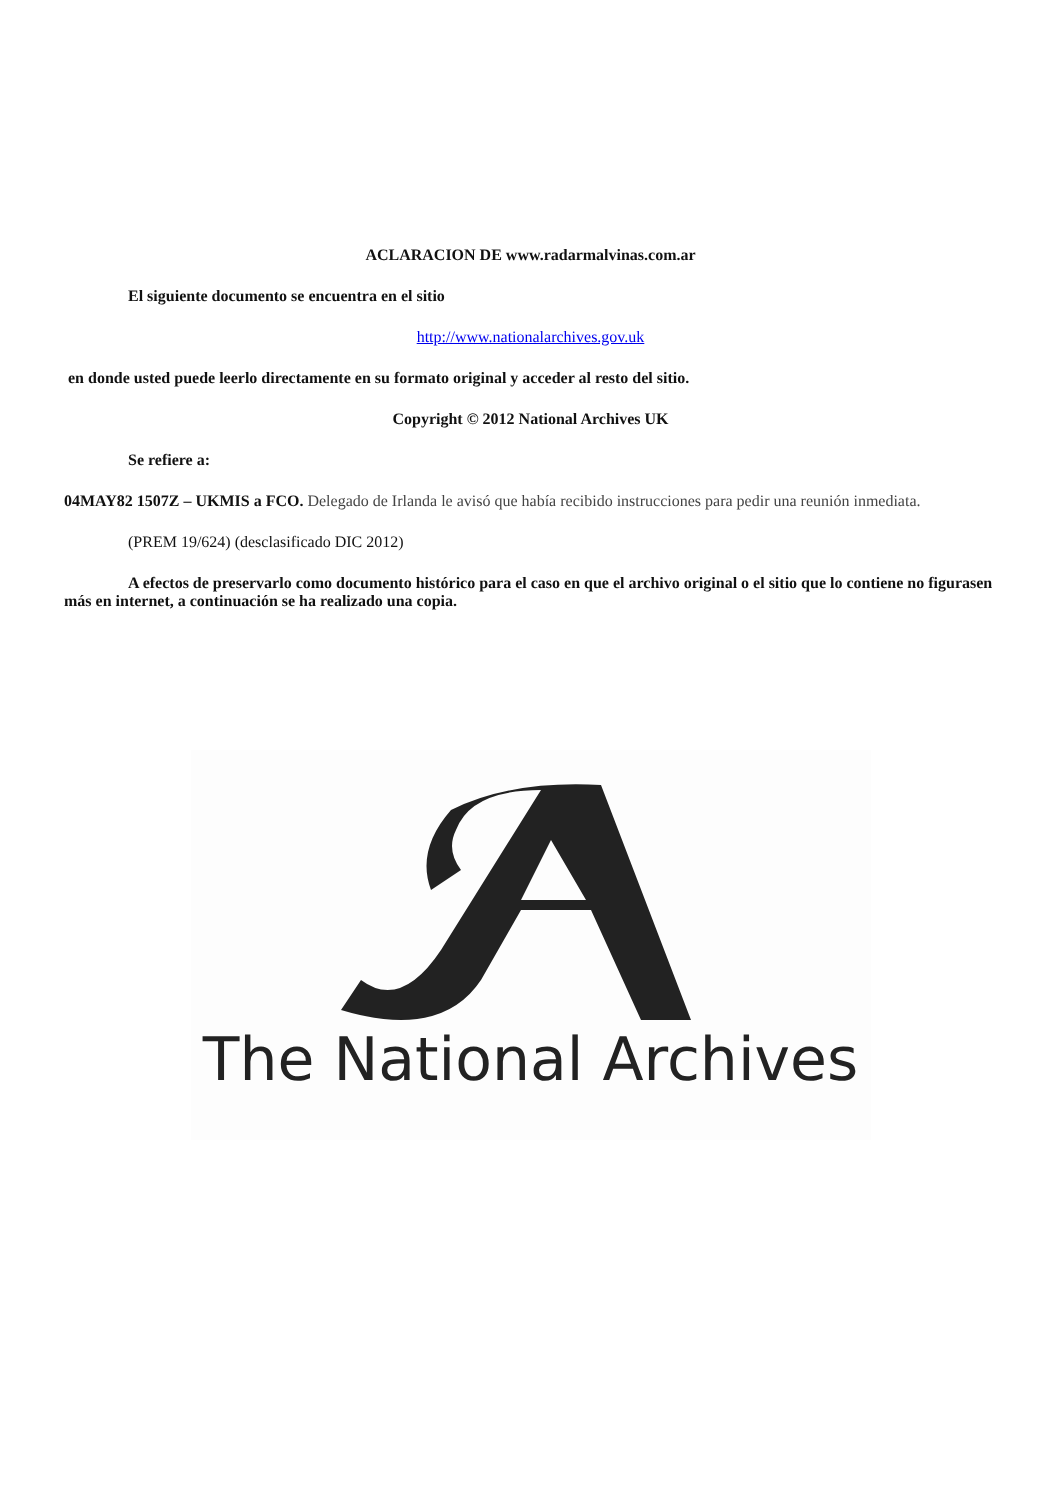ACLARACION DE www.radarmalvinas.com.ar
El siguiente documento se encuentra en el sitio
http://www.nationalarchives.gov.uk
en donde usted puede leerlo directamente en su formato original y acceder al resto del sitio.
Copyright © 2012 National Archives UK
Se refiere a:
04MAY82 1507Z – UKMIS a FCO. Delegado de Irlanda le avisó que había recibido instrucciones para pedir una reunión inmediata.
(PREM 19/624) (desclasificado DIC 2012)
A efectos de preservarlo como documento histórico para el caso en que el archivo original o el sitio que lo contiene no figurasen más en internet, a continuación se ha realizado una copia.
The National Archives